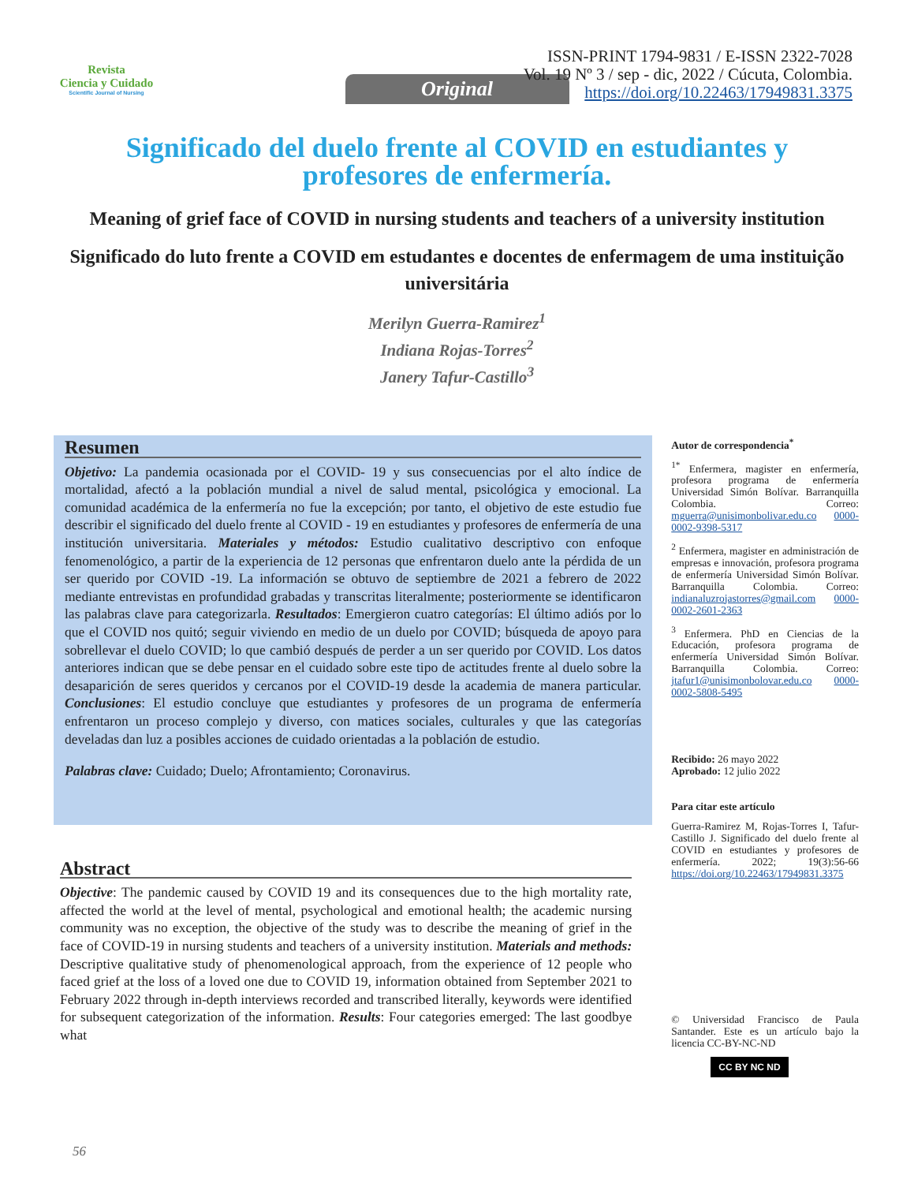Revista
Ciencia y Cuidado
Scientific Journal of Nursing
ISSN-PRINT 1794-9831 / E-ISSN 2322-7028
Vol. 19 Nº 3 / sep - dic, 2022 / Cúcuta, Colombia.
https://doi.org/10.22463/17949831.3375
Original
Significado del duelo frente al COVID en estudiantes y profesores de enfermería.
Meaning of grief face of COVID in nursing students and teachers of a university institution
Significado do luto frente a COVID em estudantes e docentes de enfermagem de uma instituição universitária
Merilyn Guerra-Ramirez<sup>1</sup>
Indiana Rojas-Torres<sup>2</sup>
Janery Tafur-Castillo<sup>3</sup>
Resumen
Objetivo: La pandemia ocasionada por el COVID- 19 y sus consecuencias por el alto índice de mortalidad, afectó a la población mundial a nivel de salud mental, psicológica y emocional. La comunidad académica de la enfermería no fue la excepción; por tanto, el objetivo de este estudio fue describir el significado del duelo frente al COVID - 19 en estudiantes y profesores de enfermería de una institución universitaria. Materiales y métodos: Estudio cualitativo descriptivo con enfoque fenomenológico, a partir de la experiencia de 12 personas que enfrentaron duelo ante la pérdida de un ser querido por COVID -19. La información se obtuvo de septiembre de 2021 a febrero de 2022 mediante entrevistas en profundidad grabadas y transcritas literalmente; posteriormente se identificaron las palabras clave para categorizarla. Resultados: Emergieron cuatro categorías: El último adiós por lo que el COVID nos quitó; seguir viviendo en medio de un duelo por COVID; búsqueda de apoyo para sobrellevar el duelo COVID; lo que cambió después de perder a un ser querido por COVID. Los datos anteriores indican que se debe pensar en el cuidado sobre este tipo de actitudes frente al duelo sobre la desaparición de seres queridos y cercanos por el COVID-19 desde la academia de manera particular. Conclusiones: El estudio concluye que estudiantes y profesores de un programa de enfermería enfrentaron un proceso complejo y diverso, con matices sociales, culturales y que las categorías develadas dan luz a posibles acciones de cuidado orientadas a la población de estudio.
Palabras clave: Cuidado; Duelo; Afrontamiento; Coronavirus.
Abstract
Objective: The pandemic caused by COVID 19 and its consequences due to the high mortality rate, affected the world at the level of mental, psychological and emotional health; the academic nursing community was no exception, the objective of the study was to describe the meaning of grief in the face of COVID-19 in nursing students and teachers of a university institution. Materials and methods: Descriptive qualitative study of phenomenological approach, from the experience of 12 people who faced grief at the loss of a loved one due to COVID 19, information obtained from September 2021 to February 2022 through in-depth interviews recorded and transcribed literally, keywords were identified for subsequent categorization of the information. Results: Four categories emerged: The last goodbye what
Autor de correspondencia<sup>*</sup>
<sup>1*</sup> Enfermera, magister en enfermería, profesora programa de enfermería Universidad Simón Bolívar. Barranquilla Colombia. Correo: mguerra@unisimonbolivar.edu.co 0000-0002-9398-5317
<sup>2</sup> Enfermera, magister en administración de empresas e innovación, profesora programa de enfermería Universidad Simón Bolívar. Barranquilla Colombia. Correo: indianaluzrojastorres@gmail.com 0000-0002-2601-2363
<sup>3</sup> Enfermera. PhD en Ciencias de la Educación, profesora programa de enfermería Universidad Simón Bolívar. Barranquilla Colombia. Correo: jtafur1@unisimonbolovar.edu.co 0000-0002-5808-5495
Recibido: 26 mayo 2022
Aprobado: 12 julio 2022
Para citar este artículo
Guerra-Ramirez M, Rojas-Torres I, Tafur-Castillo J. Significado del duelo frente al COVID en estudiantes y profesores de enfermería. 2022; 19(3):56-66 https://doi.org/10.22463/17949831.3375
© Universidad Francisco de Paula Santander. Este es un artículo bajo la licencia CC-BY-NC-ND
CC BY NC ND
56